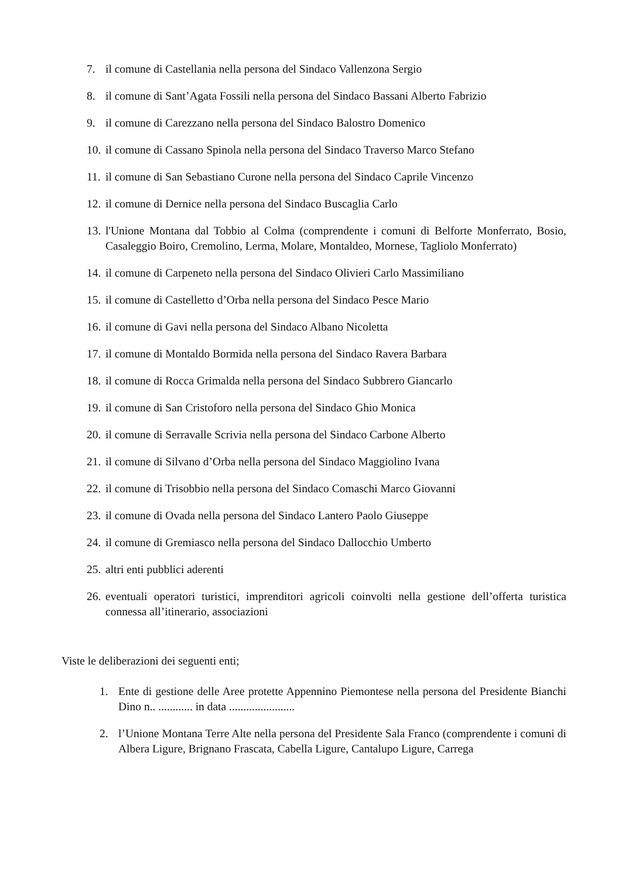7. il comune di Castellania nella persona del Sindaco Vallenzona Sergio
8. il comune di Sant’Agata Fossili nella persona del Sindaco Bassani Alberto Fabrizio
9. il comune di Carezzano nella persona del Sindaco Balostro Domenico
10. il comune di Cassano Spinola nella persona del Sindaco Traverso Marco Stefano
11. il comune di San Sebastiano Curone nella persona del Sindaco Caprile Vincenzo
12. il comune di Dernice nella persona del Sindaco Buscaglia Carlo
13. l'Unione Montana dal Tobbio al Colma (comprendente i comuni di Belforte Monferrato, Bosio, Casaleggio Boiro, Cremolino, Lerma, Molare, Montaldeo, Mornese, Tagliolo Monferrato)
14. il comune di Carpeneto nella persona del Sindaco Olivieri Carlo Massimiliano
15. il comune di Castelletto d’Orba nella persona del Sindaco Pesce Mario
16. il comune di Gavi nella persona del Sindaco Albano Nicoletta
17. il comune di Montaldo Bormida nella persona del Sindaco Ravera Barbara
18. il comune di Rocca Grimalda nella persona del Sindaco Subbrero Giancarlo
19. il comune di San Cristoforo nella persona del Sindaco Ghio Monica
20. il comune di Serravalle Scrivia nella persona del Sindaco Carbone Alberto
21. il comune di Silvano d’Orba nella persona del Sindaco Maggiolino Ivana
22. il comune di Trisobbio nella persona del Sindaco Comaschi Marco Giovanni
23. il comune di Ovada nella persona del Sindaco Lantero Paolo Giuseppe
24. il comune di Gremiasco nella persona del Sindaco Dallocchio Umberto
25. altri enti pubblici aderenti
26. eventuali operatori turistici, imprenditori agricoli coinvolti nella gestione dell’offerta turistica connessa all’itinerario, associazioni
Viste le deliberazioni dei seguenti enti;
1. Ente di gestione delle Aree protette Appennino Piemontese nella persona del Presidente Bianchi Dino n.. ............ in data .......................
2. l’Unione Montana Terre Alte nella persona del Presidente Sala Franco (comprendente i comuni di Albera Ligure, Brignano Frascata, Cabella Ligure, Cantalupo Ligure, Carrega